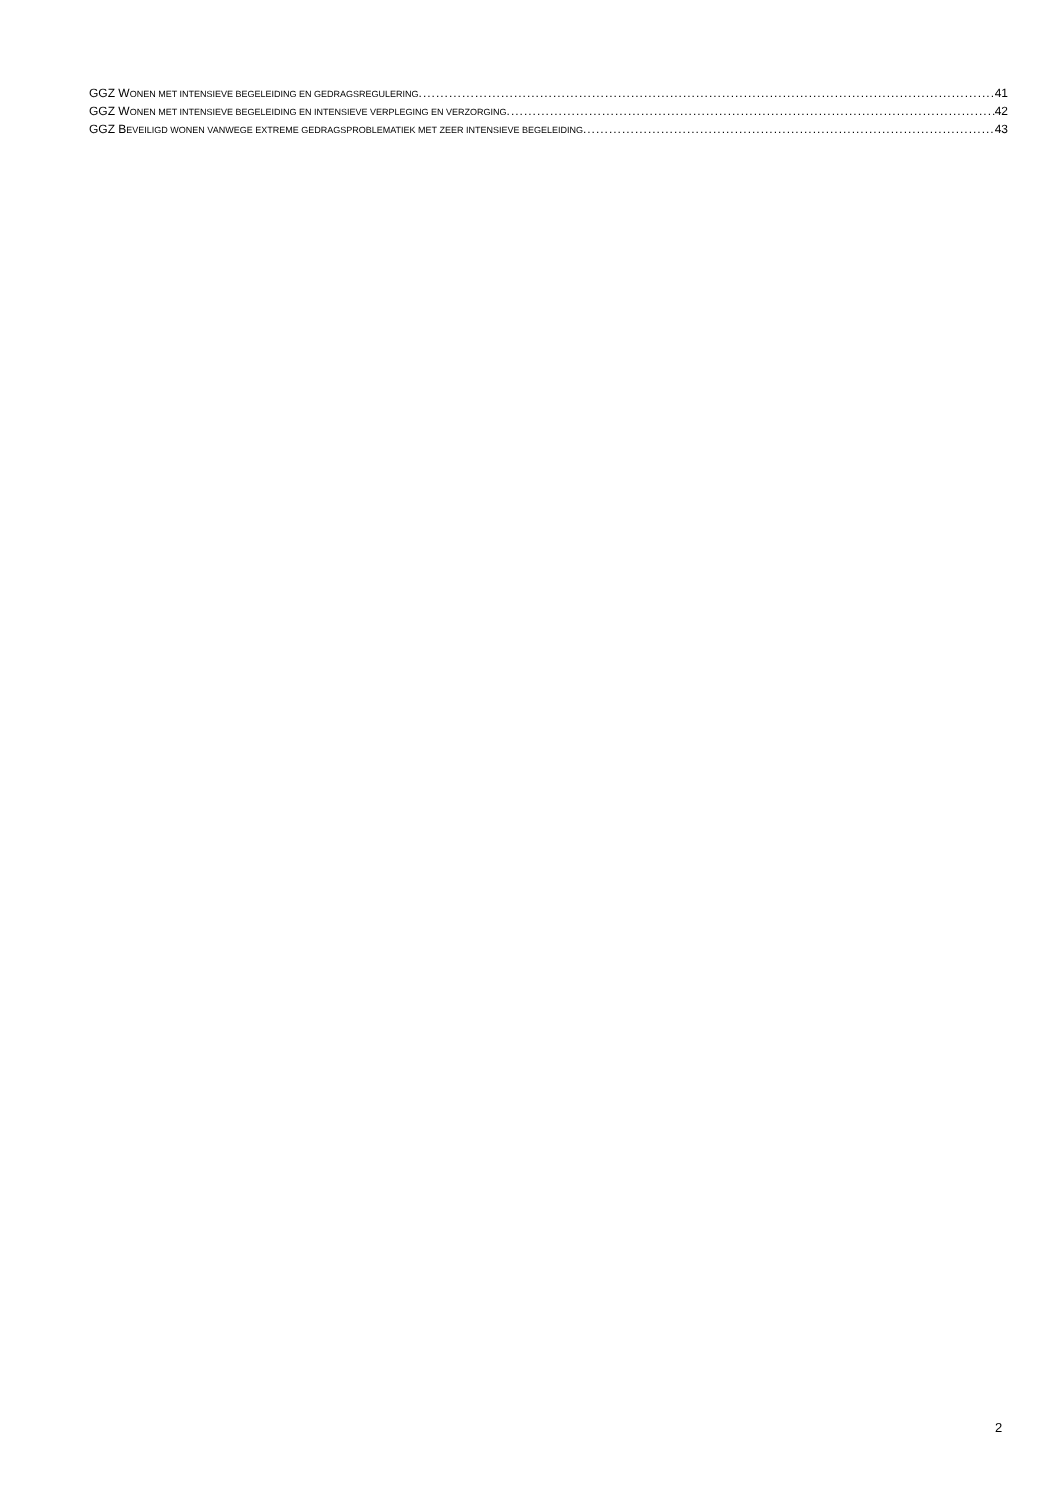GGZ WONEN MET INTENSIEVE BEGELEIDING EN GEDRAGSREGULERING 41
GGZ WONEN MET INTENSIEVE BEGELEIDING EN INTENSIEVE VERPLEGING EN VERZORGING 42
GGZ BEVEILIGD WONEN VANWEGE EXTREME GEDRAGSPROBLEMATIEK MET ZEER INTENSIEVE BEGELEIDING 43
2